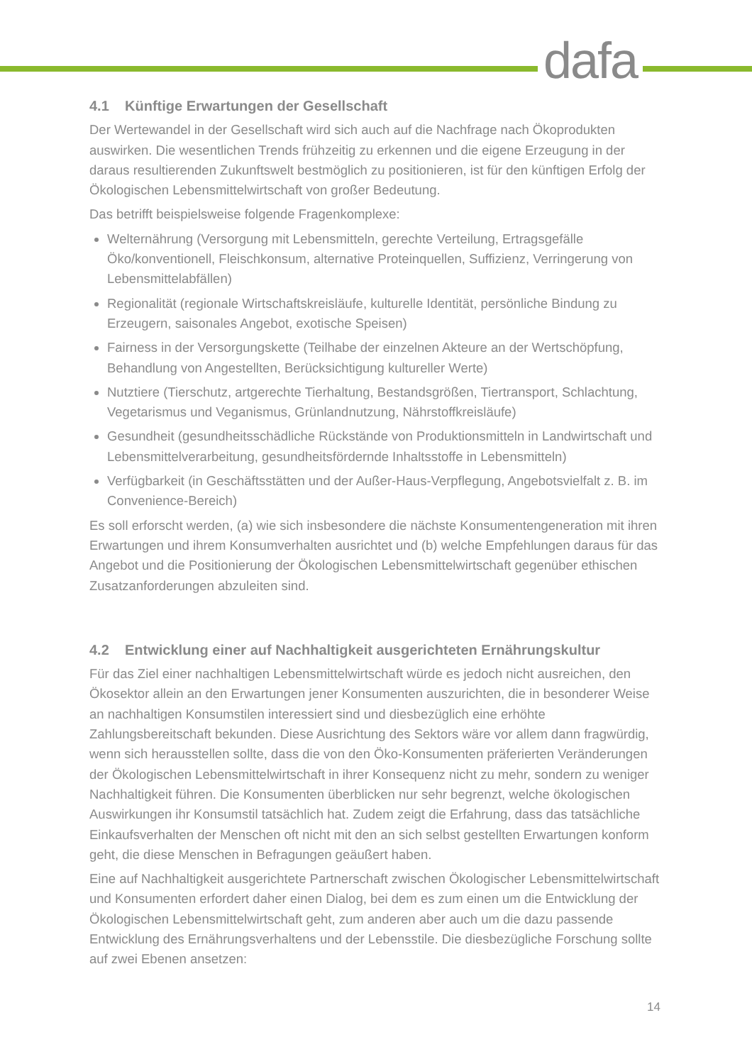dafa
4.1 Künftige Erwartungen der Gesellschaft
Der Wertewandel in der Gesellschaft wird sich auch auf die Nachfrage nach Ökoprodukten auswirken. Die wesentlichen Trends frühzeitig zu erkennen und die eigene Erzeugung in der daraus resultierenden Zukunftswelt bestmöglich zu positionieren, ist für den künftigen Erfolg der Ökologischen Lebensmittelwirtschaft von großer Bedeutung.
Das betrifft beispielsweise folgende Fragenkomplexe:
Welternährung (Versorgung mit Lebensmitteln, gerechte Verteilung, Ertragsgefälle Öko/konventionell, Fleischkonsum, alternative Proteinquellen, Suffizienz, Verringerung von Lebensmittelabfällen)
Regionalität (regionale Wirtschaftskreisläufe, kulturelle Identität, persönliche Bindung zu Erzeugern, saisonales Angebot, exotische Speisen)
Fairness in der Versorgungskette (Teilhabe der einzelnen Akteure an der Wertschöpfung, Behandlung von Angestellten, Berücksichtigung kultureller Werte)
Nutztiere (Tierschutz, artgerechte Tierhaltung, Bestandsgrößen, Tiertransport, Schlachtung, Vegetarismus und Veganismus, Grünlandnutzung, Nährstoffkreisläufe)
Gesundheit (gesundheitsschädliche Rückstände von Produktionsmitteln in Landwirtschaft und Lebensmittelverarbeitung, gesundheitsfördernde Inhaltsstoffe in Lebensmitteln)
Verfügbarkeit (in Geschäftsstätten und der Außer-Haus-Verpflegung, Angebotsvielfalt z. B. im Convenience-Bereich)
Es soll erforscht werden, (a) wie sich insbesondere die nächste Konsumentengeneration mit ihren Erwartungen und ihrem Konsumverhalten ausrichtet und (b) welche Empfehlungen daraus für das Angebot und die Positionierung der Ökologischen Lebensmittelwirtschaft gegenüber ethischen Zusatzanforderungen abzuleiten sind.
4.2 Entwicklung einer auf Nachhaltigkeit ausgerichteten Ernährungskultur
Für das Ziel einer nachhaltigen Lebensmittelwirtschaft würde es jedoch nicht ausreichen, den Ökosektor allein an den Erwartungen jener Konsumenten auszurichten, die in besonderer Weise an nachhaltigen Konsumstilen interessiert sind und diesbezüglich eine erhöhte Zahlungsbereitschaft bekunden. Diese Ausrichtung des Sektors wäre vor allem dann fragwürdig, wenn sich herausstellen sollte, dass die von den Öko-Konsumenten präferierten Veränderungen der Ökologischen Lebensmittelwirtschaft in ihrer Konsequenz nicht zu mehr, sondern zu weniger Nachhaltigkeit führen. Die Konsumenten überblicken nur sehr begrenzt, welche ökologischen Auswirkungen ihr Konsumstil tatsächlich hat. Zudem zeigt die Erfahrung, dass das tatsächliche Einkaufsverhalten der Menschen oft nicht mit den an sich selbst gestellten Erwartungen konform geht, die diese Menschen in Befragungen geäußert haben.
Eine auf Nachhaltigkeit ausgerichtete Partnerschaft zwischen Ökologischer Lebensmittelwirtschaft und Konsumenten erfordert daher einen Dialog, bei dem es zum einen um die Entwicklung der Ökologischen Lebensmittelwirtschaft geht, zum anderen aber auch um die dazu passende Entwicklung des Ernährungsverhaltens und der Lebensstile. Die diesbezügliche Forschung sollte auf zwei Ebenen ansetzen:
14